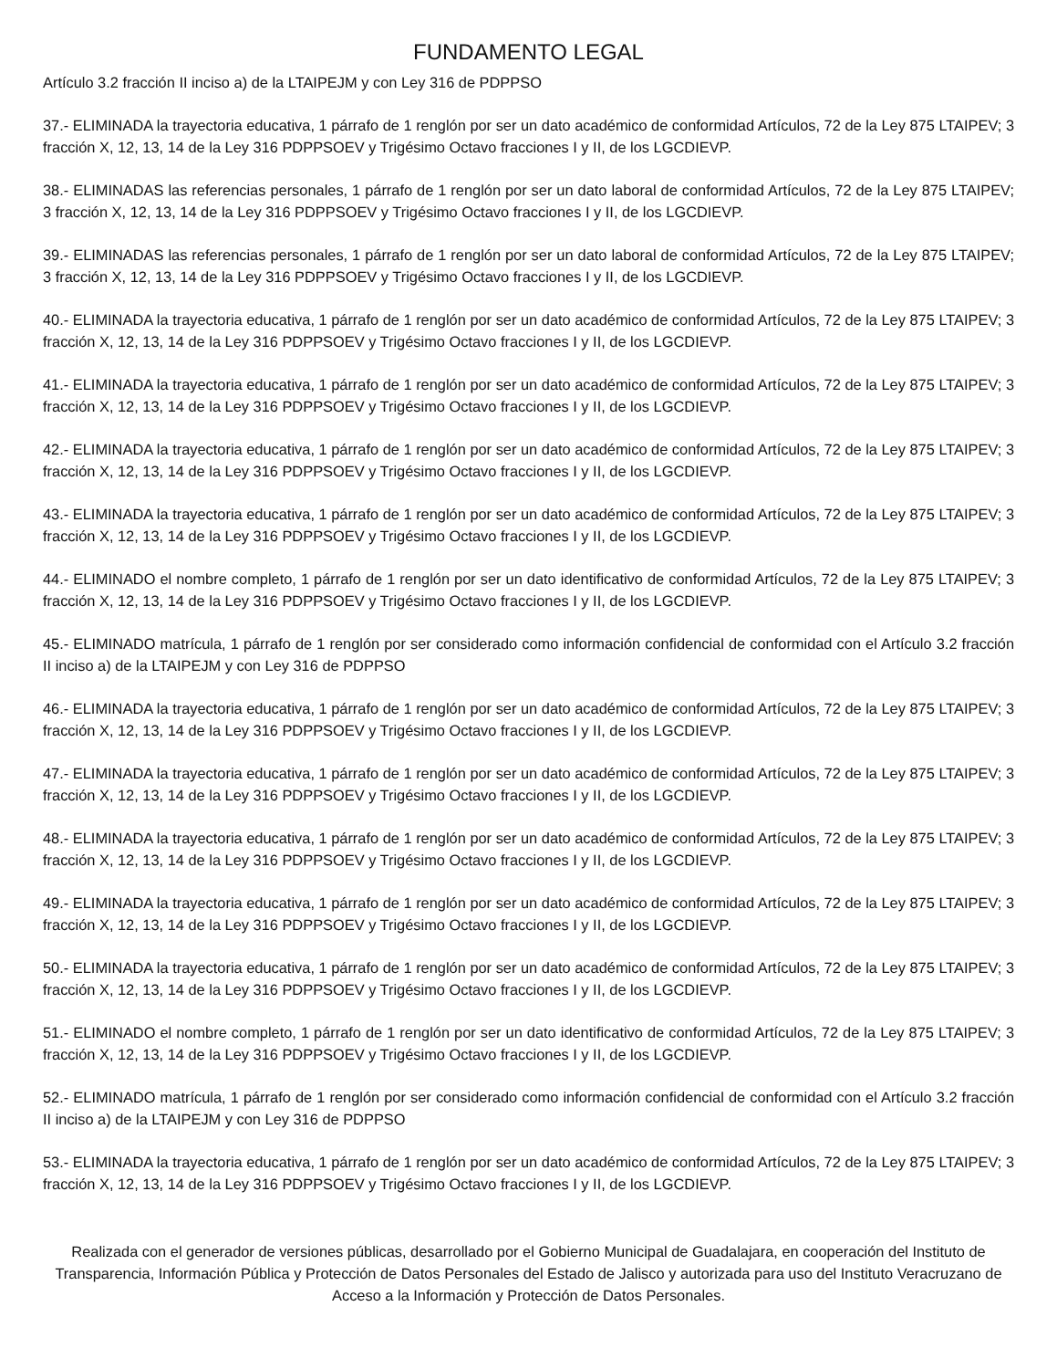FUNDAMENTO LEGAL
Artículo 3.2 fracción II inciso a) de la LTAIPEJM y con Ley 316 de PDPPSO
37.- ELIMINADA la trayectoria educativa, 1 párrafo de 1 renglón por ser un dato académico de conformidad Artículos, 72 de la Ley 875 LTAIPEV; 3 fracción X, 12, 13, 14 de la Ley 316 PDPPSOEV y Trigésimo Octavo fracciones I y II, de los LGCDIEVP.
38.- ELIMINADAS las referencias personales, 1 párrafo de 1 renglón por ser un dato laboral de conformidad Artículos, 72 de la Ley 875 LTAIPEV; 3 fracción X, 12, 13, 14 de la Ley 316 PDPPSOEV y Trigésimo Octavo fracciones I y II, de los LGCDIEVP.
39.- ELIMINADAS las referencias personales, 1 párrafo de 1 renglón por ser un dato laboral de conformidad Artículos, 72 de la Ley 875 LTAIPEV; 3 fracción X, 12, 13, 14 de la Ley 316 PDPPSOEV y Trigésimo Octavo fracciones I y II, de los LGCDIEVP.
40.- ELIMINADA la trayectoria educativa, 1 párrafo de 1 renglón por ser un dato académico de conformidad Artículos, 72 de la Ley 875 LTAIPEV; 3 fracción X, 12, 13, 14 de la Ley 316 PDPPSOEV y Trigésimo Octavo fracciones I y II, de los LGCDIEVP.
41.- ELIMINADA la trayectoria educativa, 1 párrafo de 1 renglón por ser un dato académico de conformidad Artículos, 72 de la Ley 875 LTAIPEV; 3 fracción X, 12, 13, 14 de la Ley 316 PDPPSOEV y Trigésimo Octavo fracciones I y II, de los LGCDIEVP.
42.- ELIMINADA la trayectoria educativa, 1 párrafo de 1 renglón por ser un dato académico de conformidad Artículos, 72 de la Ley 875 LTAIPEV; 3 fracción X, 12, 13, 14 de la Ley 316 PDPPSOEV y Trigésimo Octavo fracciones I y II, de los LGCDIEVP.
43.- ELIMINADA la trayectoria educativa, 1 párrafo de 1 renglón por ser un dato académico de conformidad Artículos, 72 de la Ley 875 LTAIPEV; 3 fracción X, 12, 13, 14 de la Ley 316 PDPPSOEV y Trigésimo Octavo fracciones I y II, de los LGCDIEVP.
44.- ELIMINADO el nombre completo, 1 párrafo de 1 renglón por ser un dato identificativo de conformidad Artículos, 72 de la Ley 875 LTAIPEV; 3 fracción X, 12, 13, 14 de la Ley 316 PDPPSOEV y Trigésimo Octavo fracciones I y II, de los LGCDIEVP.
45.- ELIMINADO matrícula, 1 párrafo de 1 renglón por ser considerado como información confidencial de conformidad con el Artículo 3.2 fracción II inciso a) de la LTAIPEJM y con Ley 316 de PDPPSO
46.- ELIMINADA la trayectoria educativa, 1 párrafo de 1 renglón por ser un dato académico de conformidad Artículos, 72 de la Ley 875 LTAIPEV; 3 fracción X, 12, 13, 14 de la Ley 316 PDPPSOEV y Trigésimo Octavo fracciones I y II, de los LGCDIEVP.
47.- ELIMINADA la trayectoria educativa, 1 párrafo de 1 renglón por ser un dato académico de conformidad Artículos, 72 de la Ley 875 LTAIPEV; 3 fracción X, 12, 13, 14 de la Ley 316 PDPPSOEV y Trigésimo Octavo fracciones I y II, de los LGCDIEVP.
48.- ELIMINADA la trayectoria educativa, 1 párrafo de 1 renglón por ser un dato académico de conformidad Artículos, 72 de la Ley 875 LTAIPEV; 3 fracción X, 12, 13, 14 de la Ley 316 PDPPSOEV y Trigésimo Octavo fracciones I y II, de los LGCDIEVP.
49.- ELIMINADA la trayectoria educativa, 1 párrafo de 1 renglón por ser un dato académico de conformidad Artículos, 72 de la Ley 875 LTAIPEV; 3 fracción X, 12, 13, 14 de la Ley 316 PDPPSOEV y Trigésimo Octavo fracciones I y II, de los LGCDIEVP.
50.- ELIMINADA la trayectoria educativa, 1 párrafo de 1 renglón por ser un dato académico de conformidad Artículos, 72 de la Ley 875 LTAIPEV; 3 fracción X, 12, 13, 14 de la Ley 316 PDPPSOEV y Trigésimo Octavo fracciones I y II, de los LGCDIEVP.
51.- ELIMINADO el nombre completo, 1 párrafo de 1 renglón por ser un dato identificativo de conformidad Artículos, 72 de la Ley 875 LTAIPEV; 3 fracción X, 12, 13, 14 de la Ley 316 PDPPSOEV y Trigésimo Octavo fracciones I y II, de los LGCDIEVP.
52.- ELIMINADO matrícula, 1 párrafo de 1 renglón por ser considerado como información confidencial de conformidad con el Artículo 3.2 fracción II inciso a) de la LTAIPEJM y con Ley 316 de PDPPSO
53.- ELIMINADA la trayectoria educativa, 1 párrafo de 1 renglón por ser un dato académico de conformidad Artículos, 72 de la Ley 875 LTAIPEV; 3 fracción X, 12, 13, 14 de la Ley 316 PDPPSOEV y Trigésimo Octavo fracciones I y II, de los LGCDIEVP.
Realizada con el generador de versiones públicas, desarrollado por el Gobierno Municipal de Guadalajara, en cooperación del Instituto de Transparencia, Información Pública y Protección de Datos Personales del Estado de Jalisco y autorizada para uso del Instituto Veracruzano de Acceso a la Información y Protección de Datos Personales.